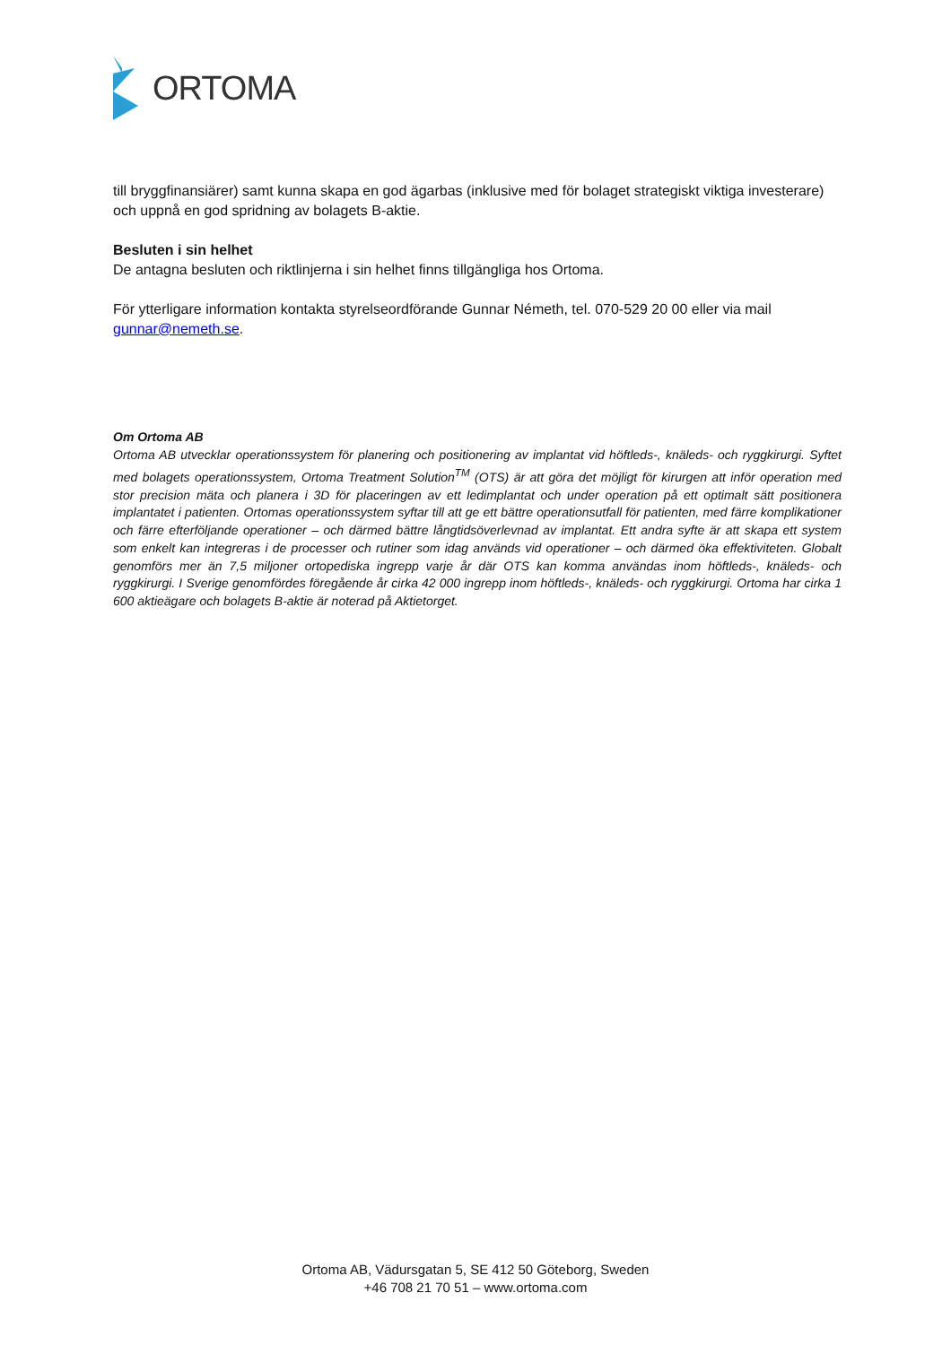ORTOMA
till bryggfinansiärer) samt kunna skapa en god ägarbas (inklusive med för bolaget strategiskt viktiga investerare) och uppnå en god spridning av bolagets B-aktie.
Besluten i sin helhet
De antagna besluten och riktlinjerna i sin helhet finns tillgängliga hos Ortoma.
För ytterligare information kontakta styrelseordförande Gunnar Németh, tel. 070-529 20 00 eller via mail gunnar@nemeth.se.
Om Ortoma AB
Ortoma AB utvecklar operationssystem för planering och positionering av implantat vid höftleds-, knäleds- och ryggkirurgi. Syftet med bolagets operationssystem, Ortoma Treatment Solution<sup>TM</sup> (OTS) är att göra det möjligt för kirurgen att inför operation med stor precision mäta och planera i 3D för placeringen av ett ledimplantat och under operation på ett optimalt sätt positionera implantatet i patienten. Ortomas operationssystem syftar till att ge ett bättre operationsutfall för patienten, med färre komplikationer och färre efterföljande operationer – och därmed bättre långtidsöverlevnad av implantat. Ett andra syfte är att skapa ett system som enkelt kan integreras i de processer och rutiner som idag används vid operationer – och därmed öka effektiviteten. Globalt genomförs mer än 7,5 miljoner ortopediska ingrepp varje år där OTS kan komma användas inom höftleds-, knäleds- och ryggkirurgi. I Sverige genomfördes föregående år cirka 42 000 ingrepp inom höftleds-, knäleds- och ryggkirurgi. Ortoma har cirka 1 600 aktieägare och bolagets B-aktie är noterad på Aktietorget.
Ortoma AB, Vädursgatan 5, SE 412 50 Göteborg, Sweden
+46 708 21 70 51 – www.ortoma.com